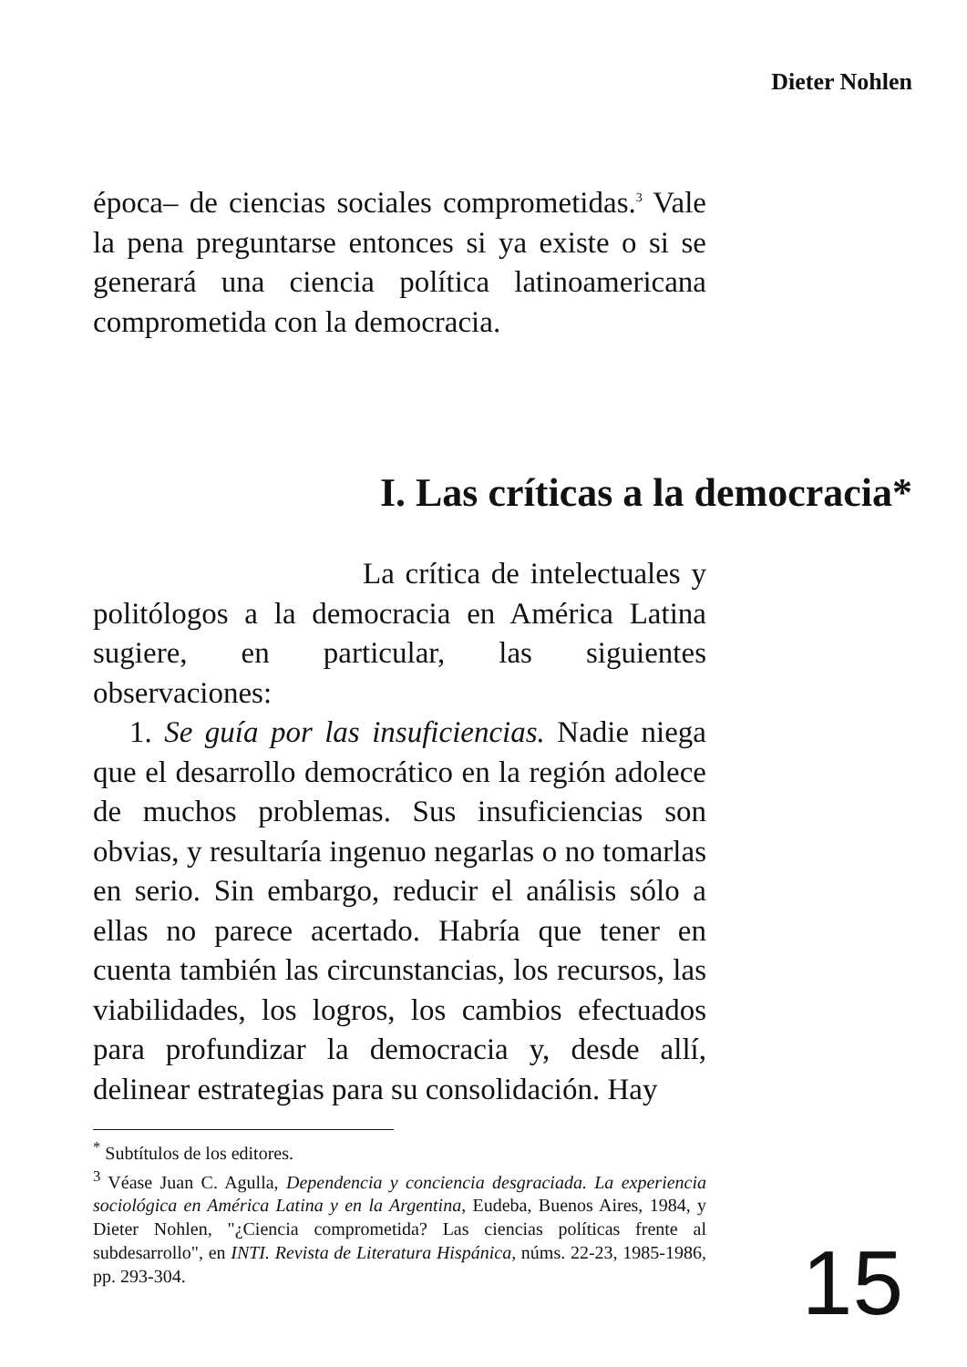Dieter Nohlen
época– de ciencias sociales comprometidas.<sup>3</sup> Vale la pena preguntarse entonces si ya existe o si se generará una ciencia política latinoamericana comprometida con la democracia.
I. Las críticas a la democracia*
La crítica de intelectuales y politólogos a la democracia en América Latina sugiere, en particular, las siguientes observaciones:
1. Se guía por las insuficiencias. Nadie niega que el desarrollo democrático en la región adolece de muchos problemas. Sus insuficiencias son obvias, y resultaría ingenuo negarlas o no tomarlas en serio. Sin embargo, reducir el análisis sólo a ellas no parece acertado. Habría que tener en cuenta también las circunstancias, los recursos, las viabilidades, los logros, los cambios efectuados para profundizar la democracia y, desde allí, delinear estrategias para su consolidación. Hay
<sup>*</sup> Subtítulos de los editores.
<sup>3</sup> Véase Juan C. Agulla, Dependencia y conciencia desgraciada. La experiencia sociológica en América Latina y en la Argentina, Eudeba, Buenos Aires, 1984, y Dieter Nohlen, "¿Ciencia comprometida? Las ciencias políticas frente al subdesarrollo", en INTI. Revista de Literatura Hispánica, núms. 22-23, 1985-1986, pp. 293-304.
15